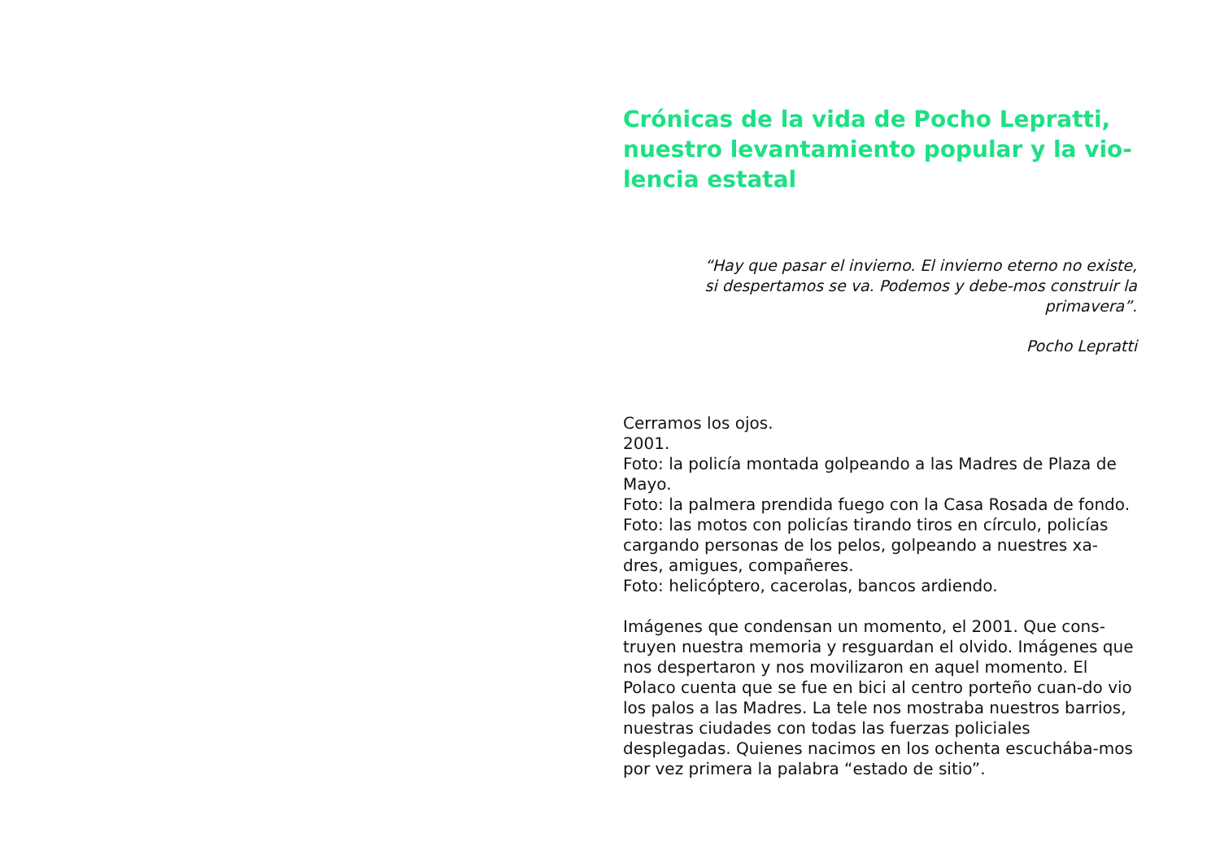Crónicas de la vida de Pocho Lepratti, nuestro levantamiento popular y la vio-lencia estatal
“Hay que pasar el invierno. El invierno eterno no existe, si despertamos se va. Podemos y debe-mos construir la primavera”.
Pocho Lepratti
Cerramos los ojos.
2001.
Foto: la policía montada golpeando a las Madres de Plaza de Mayo.
Foto: la palmera prendida fuego con la Casa Rosada de fondo.
Foto: las motos con policías tirando tiros en círculo, policías cargando personas de los pelos, golpeando a nuestres xa-dres, amigues, compañeres.
Foto: helicóptero, cacerolas, bancos ardiendo.
Imágenes que condensan un momento, el 2001. Que cons-truyen nuestra memoria y resguardan el olvido. Imágenes que nos despertaron y nos movilizaron en aquel momento. El Polaco cuenta que se fue en bici al centro porteño cuan-do vio los palos a las Madres. La tele nos mostraba nuestros barrios, nuestras ciudades con todas las fuerzas policiales desplegadas. Quienes nacimos en los ochenta escuchába-mos por vez primera la palabra “estado de sitio”.